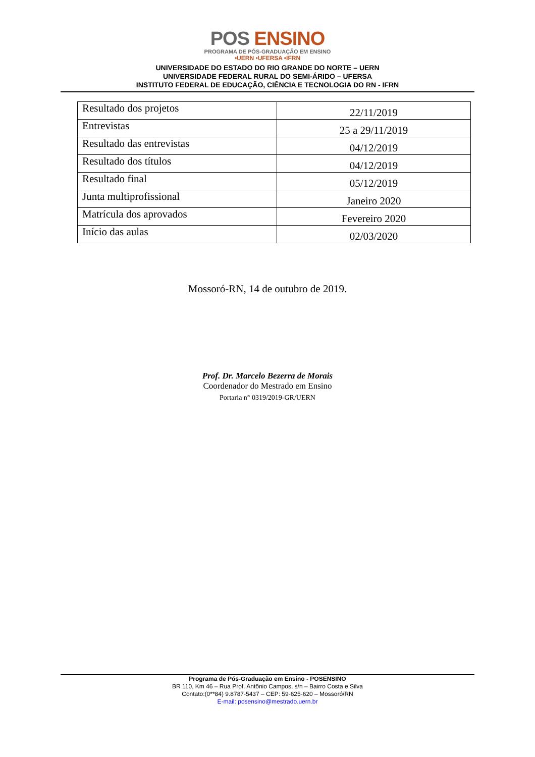POS ENSINO
PROGRAMA DE PÓS-GRADUAÇÃO EM ENSINO
•UERN •UFERSA •IFRN
UNIVERSIDADE DO ESTADO DO RIO GRANDE DO NORTE – UERN
UNIVERSIDADE FEDERAL RURAL DO SEMI-ÁRIDO – UFERSA
INSTITUTO FEDERAL DE EDUCAÇÃO, CIÊNCIA E TECNOLOGIA DO RN - IFRN
| Resultado dos projetos | 22/11/2019 |
| Entrevistas | 25 a 29/11/2019 |
| Resultado das entrevistas | 04/12/2019 |
| Resultado dos títulos | 04/12/2019 |
| Resultado final | 05/12/2019 |
| Junta multiprofissional | Janeiro 2020 |
| Matrícula dos aprovados | Fevereiro 2020 |
| Início das aulas | 02/03/2020 |
Mossoró-RN, 14 de outubro de 2019.
Prof. Dr. Marcelo Bezerra de Morais
Coordenador do Mestrado em Ensino
Portaria n° 0319/2019-GR/UERN
Programa de Pós-Graduação em Ensino - POSENSINO
BR 110, Km 46 – Rua Prof. Antônio Campos, s/n – Bairro Costa e Silva
Contato:(0**84) 9.8787-5437 – CEP: 59-625-620 – Mossoró/RN
E-mail: posensino@mestrado.uern.br